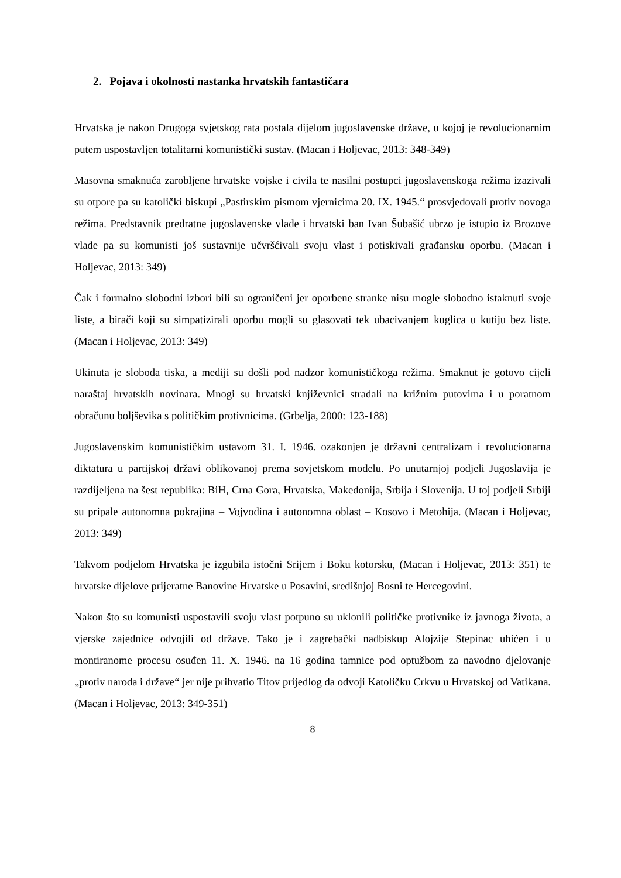2. Pojava i okolnosti nastanka hrvatskih fantastičara
Hrvatska je nakon Drugoga svjetskog rata postala dijelom jugoslavenske države, u kojoj je revolucionarnim putem uspostavljen totalitarni komunistički sustav. (Macan i Holjevac, 2013: 348-349)
Masovna smaknuća zarobljene hrvatske vojske i civila te nasilni postupci jugoslavenskoga režima izazivali su otpore pa su katolički biskupi „Pastirskim pismom vjernicima 20. IX. 1945.“ prosvjedovali protiv novoga režima. Predstavnik predratne jugoslavenske vlade i hrvatski ban Ivan Šubašić ubrzo je istupio iz Brozove vlade pa su komunisti još sustavnije učvršćivali svoju vlast i potiskivali građansku oporbu. (Macan i Holjevac, 2013: 349)
Čak i formalno slobodni izbori bili su ograničeni jer oporbene stranke nisu mogle slobodno istaknuti svoje liste, a birači koji su simpatizirali oporbu mogli su glasovati tek ubacivanjem kuglica u kutiju bez liste. (Macan i Holjevac, 2013: 349)
Ukinuta je sloboda tiska, a mediji su došli pod nadzor komunističkoga režima. Smaknut je gotovo cijeli naraštaj hrvatskih novinara. Mnogi su hrvatski književnici stradali na križnim putovima i u poratnom obračunu boljševika s političkim protivnicima. (Grbelja, 2000: 123-188)
Jugoslavenskim komunističkim ustavom 31. I. 1946. ozakonjen je državni centralizam i revolucionarna diktatura u partijskoj državi oblikovanoj prema sovjetskom modelu. Po unutarnjoj podjeli Jugoslavija je razdijeljena na šest republika: BiH, Crna Gora, Hrvatska, Makedonija, Srbija i Slovenija. U toj podjeli Srbiji su pripale autonomna pokrajina – Vojvodina i autonomna oblast – Kosovo i Metohija. (Macan i Holjevac, 2013: 349)
Takvom podjelom Hrvatska je izgubila istočni Srijem i Boku kotorsku, (Macan i Holjevac, 2013: 351) te hrvatske dijelove prijeratne Banovine Hrvatske u Posavini, središnjoj Bosni te Hercegovini.
Nakon što su komunisti uspostavili svoju vlast potpuno su uklonili političke protivnike iz javnoga života, a vjerske zajednice odvojili od države. Tako je i zagrebački nadbiskup Alojzije Stepinac uhićen i u montiranome procesu osuđen 11. X. 1946. na 16 godina tamnice pod optužbom za navodno djelovanje „protiv naroda i države“ jer nije prihvatio Titov prijedlog da odvoji Katoličku Crkvu u Hrvatskoj od Vatikana. (Macan i Holjevac, 2013: 349-351)
8